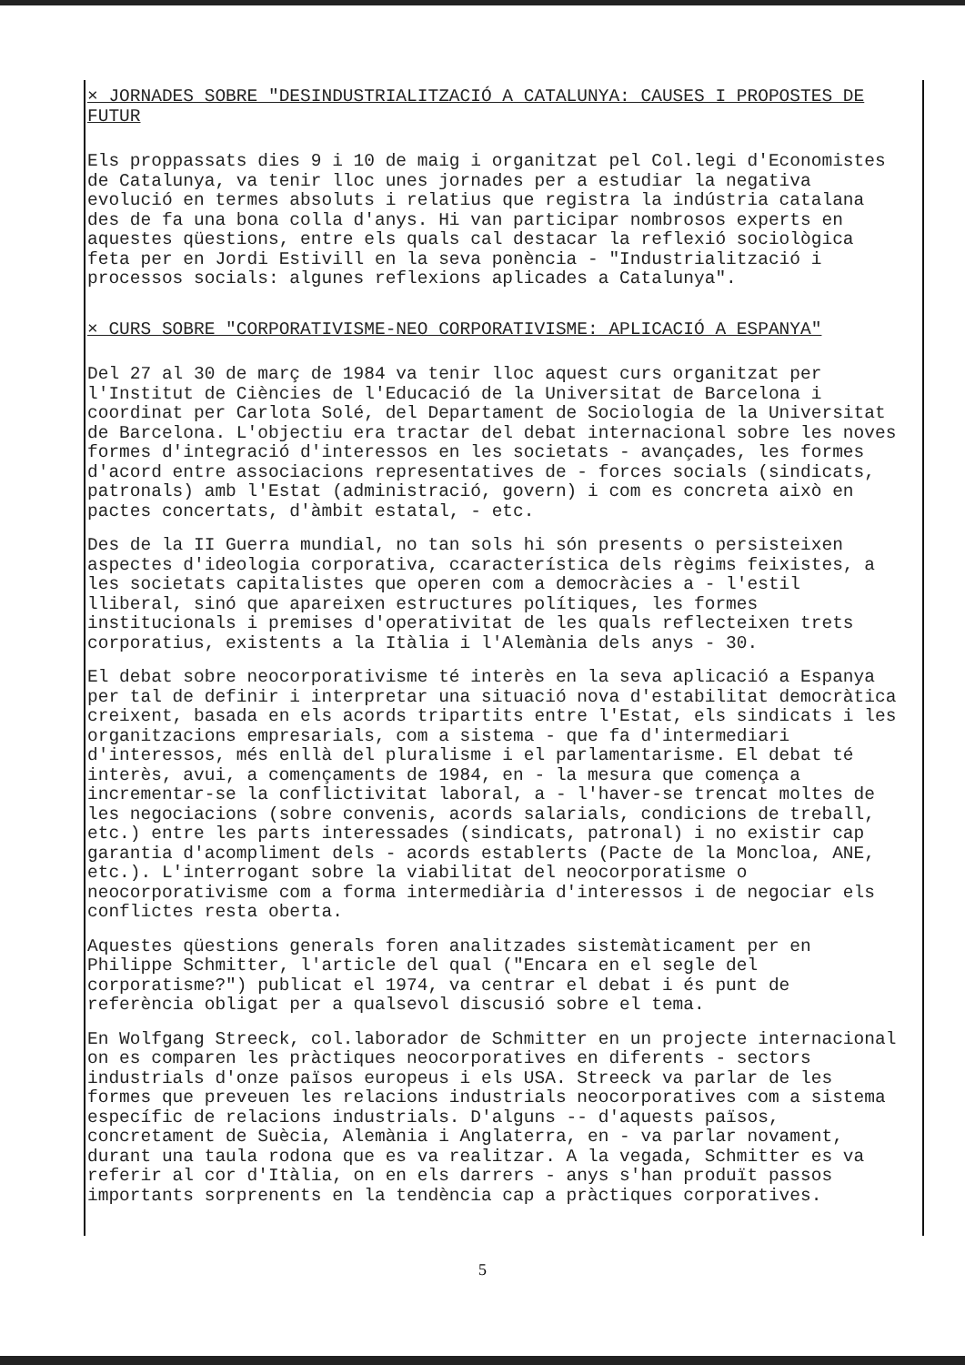× JORNADES SOBRE "DESINDUSTRIALITZACIÓ A CATALUNYA: CAUSES I PROPOSTES DE FUTUR
Els proppassats dies 9 i 10 de maig i organitzat pel Col.legi d'Economistes de Catalunya, va tenir lloc unes jornades per a estudiar la negativa evolució en termes absoluts i relatius que registra la indústria catalana des de fa una bona colla d'anys. Hi van participar nombrosos experts en aquestes qüestions, entre els quals cal destacar la reflexió sociològica feta per en Jordi Estivill en la seva ponència - "Industrialització i processos socials: algunes reflexions aplicades a Catalunya".
× CURS SOBRE "CORPORATIVISME-NEO CORPORATIVISME: APLICACIÓ A ESPANYA"
Del 27 al 30 de març de 1984 va tenir lloc aquest curs organitzat per l'Institut de Ciències de l'Educació de la Universitat de Barcelona i coordinat per Carlota Solé, del Departament de Sociologia de la Universitat de Barcelona. L'objectiu era tractar del debat internacional sobre les noves formes d'integració d'interessos en les societats - avançades, les formes d'acord entre associacions representatives de - forces socials (sindicats, patronals) amb l'Estat (administració, govern) i com es concreta això en pactes concertats, d'àmbit estatal, - etc.
Des de la II Guerra mundial, no tan sols hi són presents o persisteixen aspectes d'ideologia corporativa, ccaracterística dels règims feixistes, a les societats capitalistes que operen com a democràcies a - l'estil lliberal, sinó que apareixen estructures polítiques, les formes institucionals i premises d'operativitat de les quals reflecteixen trets corporatius, existents a la Itàlia i l'Alemània dels anys - 30.
El debat sobre neocorporativisme té interès en la seva aplicació a Espanya per tal de definir i interpretar una situació nova d'estabilitat democràtica creixent, basada en els acords tripartits entre l'Estat, els sindicats i les organitzacions empresarials, com a sistema - que fa d'intermediari d'interessos, més enllà del pluralisme i el parlamentarisme. El debat té interès, avui, a començaments de 1984, en - la mesura que comença a incrementar-se la conflictivitat laboral, a - l'haver-se trencat moltes de les negociacions (sobre convenis, acords salarials, condicions de treball, etc.) entre les parts interessades (sindicats, patronal) i no existir cap garantia d'acompliment dels - acords establerts (Pacte de la Moncloa, ANE, etc.). L'interrogant sobre la viabilitat del neocorporatisme o neocorporativisme com a forma intermediària d'interessos i de negociar els conflictes resta oberta.
Aquestes qüestions generals foren analitzades sistemàticament per en Philippe Schmitter, l'article del qual ("Encara en el segle del corporatisme?") publicat el 1974, va centrar el debat i és punt de referència obligat per a qualsevol discusió sobre el tema.
En Wolfgang Streeck, col.laborador de Schmitter en un projecte internacional on es comparen les pràctiques neocorporatives en diferents - sectors industrials d'onze països europeus i els USA. Streeck va parlar de les formes que preveuen les relacions industrials neocorporatives com a sistema específic de relacions industrials. D'alguns -- d'aquests països, concretament de Suècia, Alemània i Anglaterra, en - va parlar novament, durant una taula rodona que es va realitzar. A la vegada, Schmitter es va referir al cor d'Itàlia, on en els darrers - anys s'han produït passos importants sorprenents en la tendència cap a pràctiques corporatives.
5